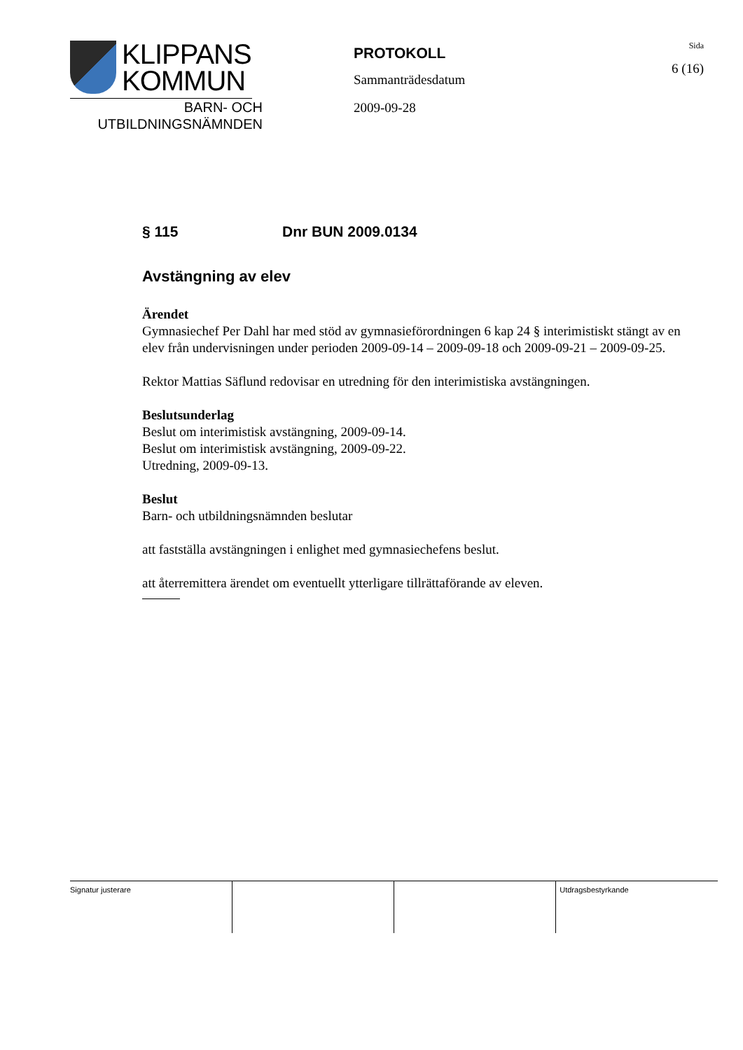KLIPPANS
KOMMUN
BARN- OCH
UTBILDNINGSNÄMNDEN
PROTOKOLL
Sammanträdesdatum
2009-09-28
Sida
6 (16)
§ 115 Dnr BUN 2009.0134
Avstängning av elev
Ärendet
Gymnasiechef Per Dahl har med stöd av gymnasieförordningen 6 kap 24 § interimistiskt stängt av en elev från undervisningen under perioden 2009-09-14 – 2009-09-18 och 2009-09-21 – 2009-09-25.
Rektor Mattias Säflund redovisar en utredning för den interimistiska avstängningen.
Beslutsunderlag
Beslut om interimistisk avstängning, 2009-09-14.
Beslut om interimistisk avstängning, 2009-09-22.
Utredning, 2009-09-13.
Beslut
Barn- och utbildningsnämnden beslutar
att fastställa avstängningen i enlighet med gymnasiechefens beslut.
att återremittera ärendet om eventuellt ytterligare tillrättaförande av eleven.
| Signatur justerare | | | Utdragsbestyrkande |